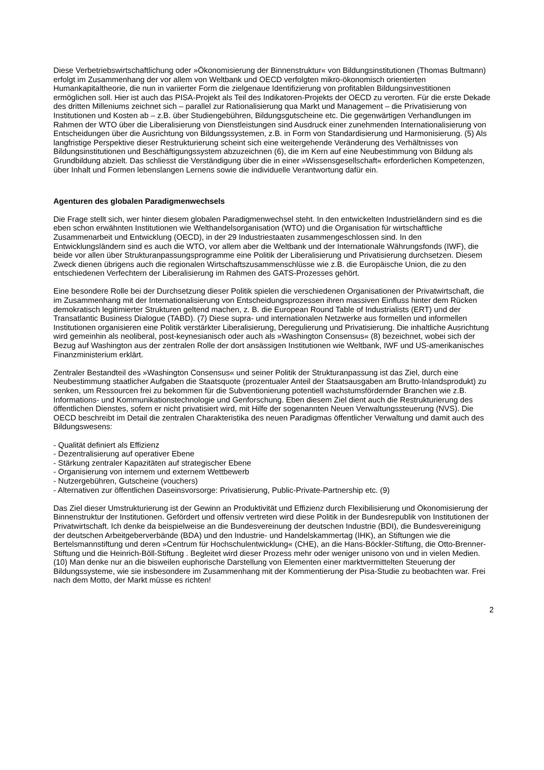Diese Verbetriebswirtschaftlichung oder »Ökonomisierung der Binnenstruktur« von Bildungsinstitutionen (Thomas Bultmann) erfolgt im Zusammenhang der vor allem von Weltbank und OECD verfolgten mikro-ökonomisch orientierten Humankapitaltheorie, die nun in variierter Form die zielgenaue Identifizierung von profitablen Bildungsinvestitionen ermöglichen soll. Hier ist auch das PISA-Projekt als Teil des Indikatoren-Projekts der OECD zu verorten. Für die erste Dekade des dritten Milleniums zeichnet sich – parallel zur Rationalisierung qua Markt und Management – die Privatisierung von Institutionen und Kosten ab – z.B. über Studiengebühren, Bildungsgutscheine etc. Die gegenwärtigen Verhandlungen im Rahmen der WTO über die Liberalisierung von Dienstleistungen sind Ausdruck einer zunehmenden Internationalisierung von Entscheidungen über die Ausrichtung von Bildungssystemen, z.B. in Form von Standardisierung und Harmonisierung. (5) Als langfristige Perspektive dieser Restrukturierung scheint sich eine weitergehende Veränderung des Verhältnisses von Bildungsinstitutionen und Beschäftigungssystem abzuzeichnen (6), die im Kern auf eine Neubestimmung von Bildung als Grundbildung abzielt. Das schliesst die Verständigung über die in einer »Wissensgesellschaft« erforderlichen Kompetenzen, über Inhalt und Formen lebenslangen Lernens sowie die individuelle Verantwortung dafür ein.
Agenturen des globalen Paradigmenwechsels
Die Frage stellt sich, wer hinter diesem globalen Paradigmenwechsel steht. In den entwickelten Industrieländern sind es die eben schon erwähnten Institutionen wie Welthandelsorganisation (WTO) und die Organisation für wirtschaftliche Zusammenarbeit und Entwicklung (OECD), in der 29 Industriestaaten zusammengeschlossen sind. In den Entwicklungsländern sind es auch die WTO, vor allem aber die Weltbank und der Internationale Währungsfonds (IWF), die beide vor allen über Strukturanpassungsprogramme eine Politik der Liberalisierung und Privatisierung durchsetzen. Diesem Zweck dienen übrigens auch die regionalen Wirtschaftszusammenschlüsse wie z.B. die Europäische Union, die zu den entschiedenen Verfechtern der Liberalisierung im Rahmen des GATS-Prozesses gehört.
Eine besondere Rolle bei der Durchsetzung dieser Politik spielen die verschiedenen Organisationen der Privatwirtschaft, die im Zusammenhang mit der Internationalisierung von Entscheidungsprozessen ihren massiven Einfluss hinter dem Rücken demokratisch legitimierter Strukturen geltend machen, z. B. die European Round Table of Industrialists (ERT) und der Transatlantic Business Dialogue (TABD). (7) Diese supra- und internationalen Netzwerke aus formellen und informellen Institutionen organisieren eine Politik verstärkter Liberalisierung, Deregulierung und Privatisierung. Die inhaltliche Ausrichtung wird gemeinhin als neoliberal, post-keynesianisch oder auch als »Washington Consensus« (8) bezeichnet, wobei sich der Bezug auf Washington aus der zentralen Rolle der dort ansässigen Institutionen wie Weltbank, IWF und US-amerikanisches Finanzministerium erklärt.
Zentraler Bestandteil des »Washington Consensus« und seiner Politik der Strukturanpassung ist das Ziel, durch eine Neubestimmung staatlicher Aufgaben die Staatsquote (prozentualer Anteil der Staatsausgaben am Brutto-Inlandsprodukt) zu senken, um Ressourcen frei zu bekommen für die Subventionierung potentiell wachstumsfördernder Branchen wie z.B. Informations- und Kommunikationstechnologie und Genforschung. Eben diesem Ziel dient auch die Restrukturierung des öffentlichen Dienstes, sofern er nicht privatisiert wird, mit Hilfe der sogenannten Neuen Verwaltungssteuerung (NVS). Die OECD beschreibt im Detail die zentralen Charakteristika des neuen Paradigmas öffentlicher Verwaltung und damit auch des Bildungswesens:
- Qualität definiert als Effizienz
- Dezentralisierung auf operativer Ebene
- Stärkung zentraler Kapazitäten auf strategischer Ebene
- Organisierung von internem und externem Wettbewerb
- Nutzergebühren, Gutscheine (vouchers)
- Alternativen zur öffentlichen Daseinsvorsorge: Privatisierung, Public-Private-Partnership etc. (9)
Das Ziel dieser Umstrukturierung ist der Gewinn an Produktivität und Effizienz durch Flexibilisierung und Ökonomisierung der Binnenstruktur der Institutionen. Gefördert und offensiv vertreten wird diese Politik in der Bundesrepublik von Institutionen der Privatwirtschaft. Ich denke da beispielweise an die Bundesvereinung der deutschen Industrie (BDI), die Bundesvereinigung der deutschen Arbeitgeberverbände (BDA) und den Industrie- und Handelskammertag (IHK), an Stiftungen wie die Bertelsmannstiftung und deren »Centrum für Hochschulentwicklung« (CHE), an die Hans-Böckler-Stiftung, die Otto-Brenner-Stiftung und die Heinrich-Böll-Stiftung . Begleitet wird dieser Prozess mehr oder weniger unisono von und in vielen Medien. (10) Man denke nur an die bisweilen euphorische Darstellung von Elementen einer marktvermittelten Steuerung der Bildungssysteme, wie sie insbesondere im Zusammenhang mit der Kommentierung der Pisa-Studie zu beobachten war. Frei nach dem Motto, der Markt müsse es richten!
2